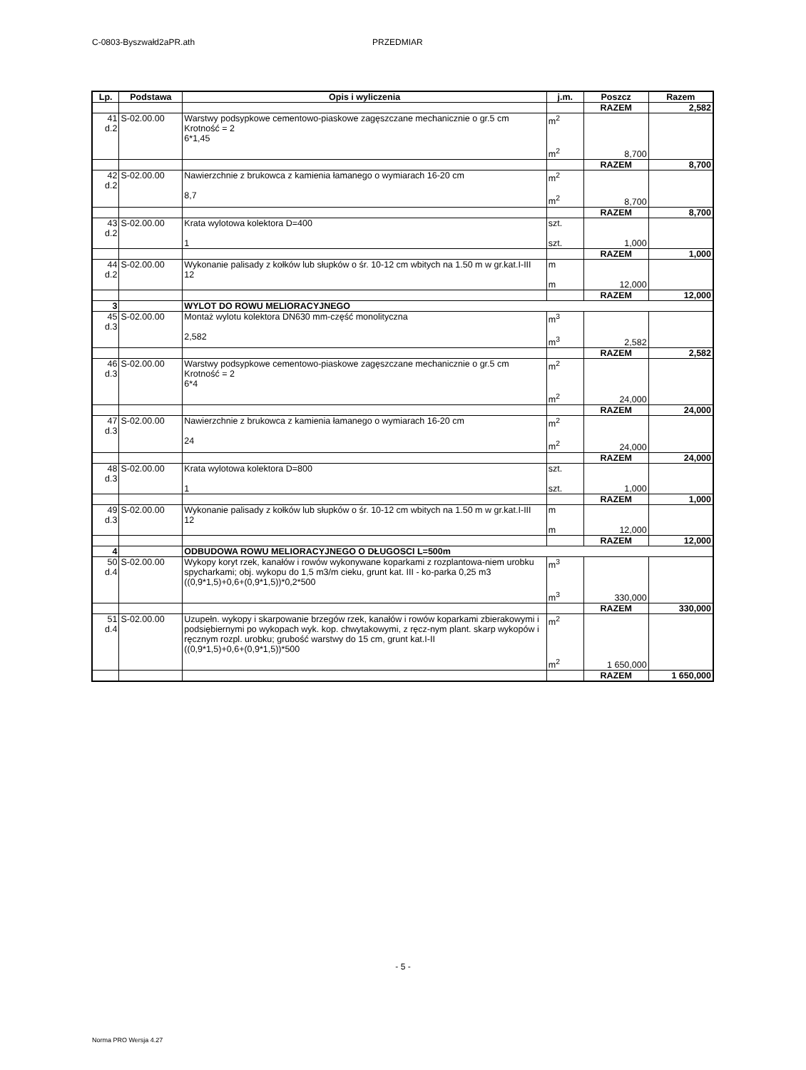C-0803-Byszwałd2aPR.ath PRZEDMIAR
| Lp. | Podstawa | Opis i wyliczenia | j.m. | Poszcz | Razem |
| --- | --- | --- | --- | --- | --- |
| | | | | RAZEM | 2,582 |
| 41 d.2 | S-02.00.00 | Warstwy podsypkowe cementowo-piaskowe zagęszczane mechanicznie o gr.5 cm Krotność = 2 6*1,45 | m<sup>2</sup> m<sup>2</sup> | 8,700 | |
| | | | | RAZEM | 8,700 |
| 42 d.2 | S-02.00.00 | Nawierzchnie z brukowca z kamienia łamanego o wymiarach 16-20 cm 8,7 | m<sup>2</sup> m<sup>2</sup> | 8,700 | |
| | | | | RAZEM | 8,700 |
| 43 d.2 | S-02.00.00 | Krata wylotowa kolektora D=400 1 | szt. szt. | 1,000 | |
| | | | | RAZEM | 1,000 |
| 44 d.2 | S-02.00.00 | Wykonanie palisady z kołków lub słupków o śr. 10-12 cm wbitych na 1.50 m w gr.kat.I-III 12 | m m | 12,000 | |
| | | | | RAZEM | 12,000 |
| 3 | | WYLOT DO ROWU MELIORACYJNEGO | | | |
| 45 d.3 | S-02.00.00 | Montaż wylotu kolektora DN630 mm-część monolityczna 2,582 | m<sup>3</sup> m<sup>3</sup> | 2,582 | |
| | | | | RAZEM | 2,582 |
| 46 d.3 | S-02.00.00 | Warstwy podsypkowe cementowo-piaskowe zagęszczane mechanicznie o gr.5 cm Krotność = 2 6*4 | m<sup>2</sup> m<sup>2</sup> | 24,000 | |
| | | | | RAZEM | 24,000 |
| 47 d.3 | S-02.00.00 | Nawierzchnie z brukowca z kamienia łamanego o wymiarach 16-20 cm 24 | m<sup>2</sup> m<sup>2</sup> | 24,000 | |
| | | | | RAZEM | 24,000 |
| 48 d.3 | S-02.00.00 | Krata wylotowa kolektora D=800 1 | szt. szt. | 1,000 | |
| | | | | RAZEM | 1,000 |
| 49 d.3 | S-02.00.00 | Wykonanie palisady z kołków lub słupków o śr. 10-12 cm wbitych na 1.50 m w gr.kat.I-III 12 | m m | 12,000 | |
| | | | | RAZEM | 12,000 |
| 4 | | ODBUDOWA ROWU MELIORACYJNEGO O DŁUGOSCI L=500m | | | |
| 50 d.4 | S-02.00.00 | Wykopy koryt rzek, kanałów i rowów wykonywane koparkami z rozplantowa-niem urobku spycharkami; obj. wykopu do 1,5 m3/m cieku, grunt kat. III - ko-parka 0,25 m3 ((0,9*1,5)+0,6+(0,9*1,5))*0,2*500 | m<sup>3</sup> m<sup>3</sup> | 330,000 | |
| | | | | RAZEM | 330,000 |
| 51 d.4 | S-02.00.00 | Uzupełn. wykopy i skarpowanie brzegów rzek, kanałów i rowów koparkami zbierakowymi i podsiębiernymi po wykopach wyk. kop. chwytakowymi, z ręcz-nym plant. skarp wykopów i ręcznym rozpl. urobku; grubość warstwy do 15 cm, grunt kat.I-II ((0,9*1,5)+0,6+(0,9*1,5))*500 | m<sup>2</sup> m<sup>2</sup> | 1 650,000 | |
| | | | | RAZEM | 1 650,000 |
- 5 -
Norma PRO Wersja 4.27